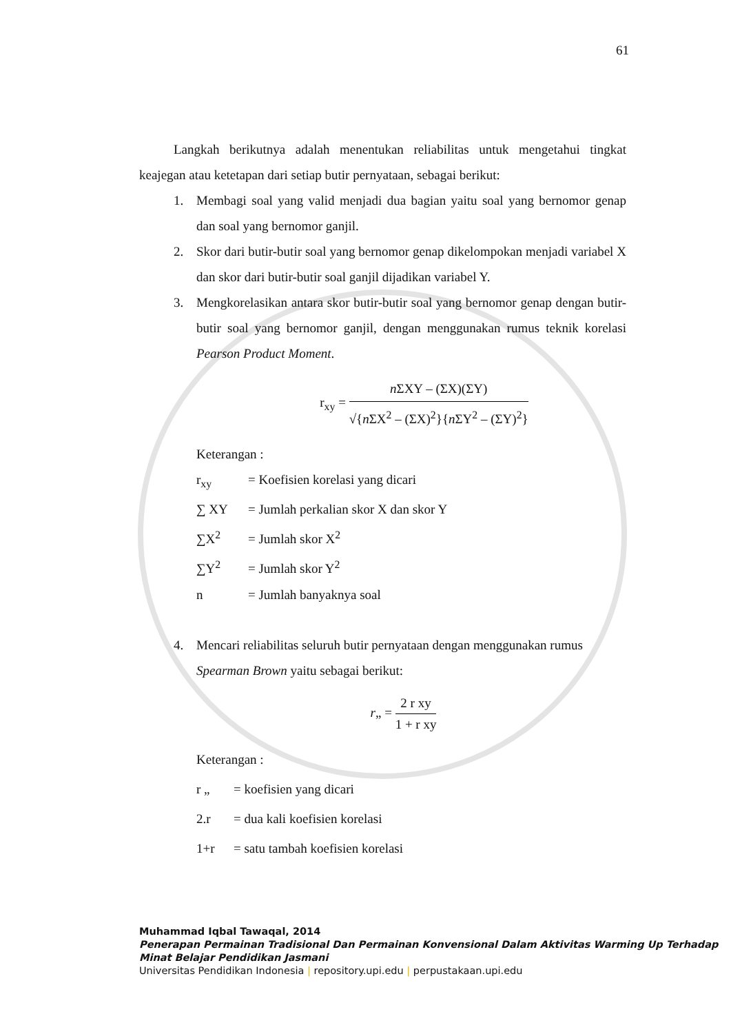61
Langkah berikutnya adalah menentukan reliabilitas untuk mengetahui tingkat keajegan atau ketetapan dari setiap butir pernyataan, sebagai berikut:
1. Membagi soal yang valid menjadi dua bagian yaitu soal yang bernomor genap dan soal yang bernomor ganjil.
2. Skor dari butir-butir soal yang bernomor genap dikelompokan menjadi variabel X dan skor dari butir-butir soal ganjil dijadikan variabel Y.
3. Mengkorelasikan antara skor butir-butir soal yang bernomor genap dengan butir-butir soal yang bernomor ganjil, dengan menggunakan rumus teknik korelasi Pearson Product Moment.
r<sub>xy</sub> =
n ΣXY – (ΣX)(ΣY)
√{n ΣX<sup>2</sup> – (ΣX)<sup>2</sup>}{n ΣY<sup>2</sup> – (ΣY)<sup>2</sup>}
Keterangan :
r<sub>xy</sub> = Koefisien korelasi yang dicari
∑ XY = Jumlah perkalian skor X dan skor Y
∑X<sup>2</sup> = Jumlah skor X<sup>2</sup>
∑Y<sup>2</sup> = Jumlah skor Y<sup>2</sup>
n = Jumlah banyaknya soal
4. Mencari reliabilitas seluruh butir pernyataan dengan menggunakan rumus Spearman Brown yaitu sebagai berikut:
r„ =
2 r xy
1 + r xy
Keterangan :
r „ = koefisien yang dicari
2.r = dua kali koefisien korelasi
1+r = satu tambah koefisien korelasi
Muhammad Iqbal Tawaqal, 2014
Penerapan Permainan Tradisional Dan Permainan Konvensional Dalam Aktivitas Warming Up Terhadap Minat Belajar Pendidikan Jasmani
Universitas Pendidikan Indonesia | repository.upi.edu | perpustakaan.upi.edu